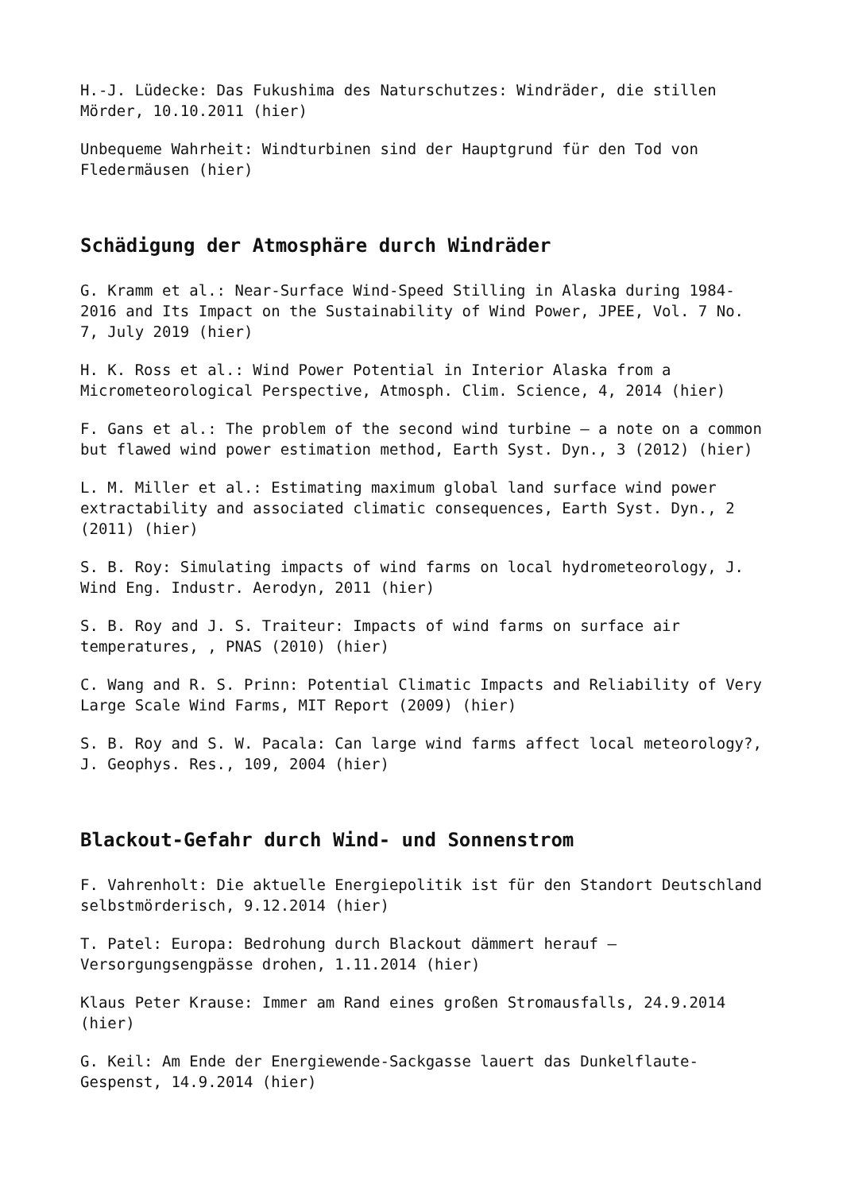H.-J. Lüdecke: Das Fukushima des Naturschutzes: Windräder, die stillen Mörder, 10.10.2011 (hier)
Unbequeme Wahrheit: Windturbinen sind der Hauptgrund für den Tod von Fledermäusen (hier)
Schädigung der Atmosphäre durch Windräder
G. Kramm et al.: Near-Surface Wind-Speed Stilling in Alaska during 1984-2016 and Its Impact on the Sustainability of Wind Power, JPEE, Vol. 7 No. 7, July 2019 (hier)
H. K. Ross et al.: Wind Power Potential in Interior Alaska from a Micrometeorological Perspective, Atmosph. Clim. Science, 4, 2014 (hier)
F. Gans et al.: The problem of the second wind turbine – a note on a common but flawed wind power estimation method, Earth Syst. Dyn., 3 (2012) (hier)
L. M. Miller et al.: Estimating maximum global land surface wind power extractability and associated climatic consequences, Earth Syst. Dyn., 2 (2011) (hier)
S. B. Roy: Simulating impacts of wind farms on local hydrometeorology, J. Wind Eng. Industr. Aerodyn, 2011 (hier)
S. B. Roy and J. S. Traiteur: Impacts of wind farms on surface air temperatures, , PNAS (2010) (hier)
C. Wang and R. S. Prinn: Potential Climatic Impacts and Reliability of Very Large Scale Wind Farms, MIT Report (2009) (hier)
S. B. Roy and S. W. Pacala: Can large wind farms affect local meteorology?, J. Geophys. Res., 109, 2004 (hier)
Blackout-Gefahr durch Wind- und Sonnenstrom
F. Vahrenholt: Die aktuelle Energiepolitik ist für den Standort Deutschland selbstmörderisch, 9.12.2014 (hier)
T. Patel: Europa: Bedrohung durch Blackout dämmert herauf – Versorgungsengpässe drohen, 1.11.2014 (hier)
Klaus Peter Krause: Immer am Rand eines großen Stromausfalls, 24.9.2014 (hier)
G. Keil: Am Ende der Energiewende-Sackgasse lauert das Dunkelflaute-Gespenst, 14.9.2014 (hier)